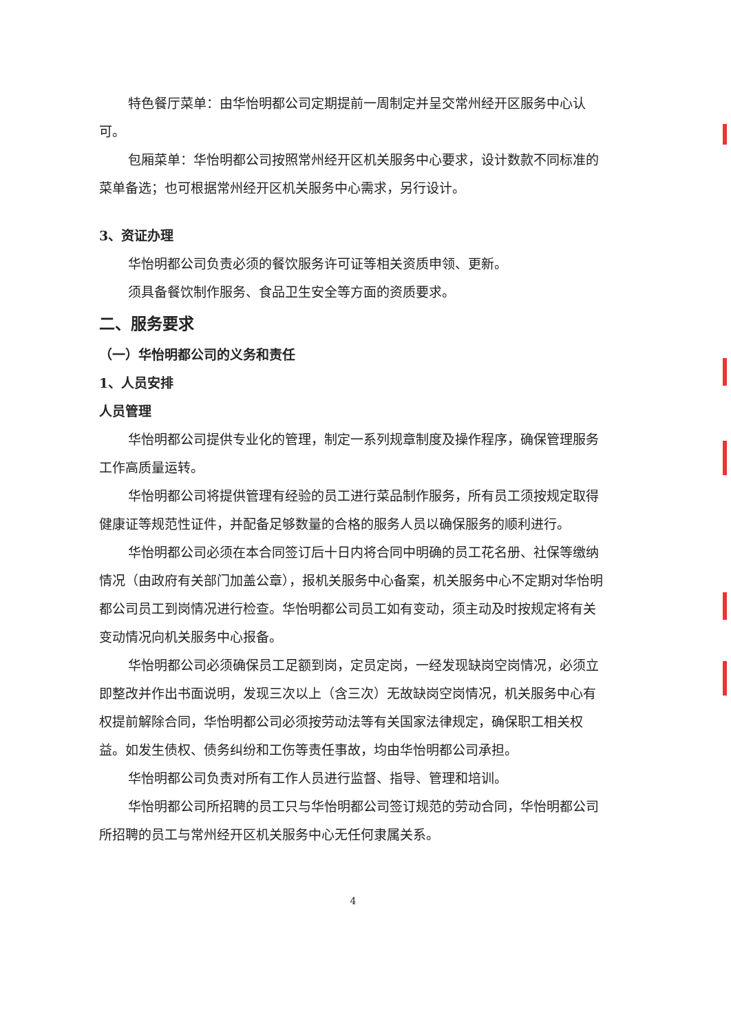特色餐厅菜单：由华怡明都公司定期提前一周制定并呈交常州经开区服务中心认可。
包厢菜单：华怡明都公司按照常州经开区机关服务中心要求，设计数款不同标准的菜单备选；也可根据常州经开区机关服务中心需求，另行设计。
3、资证办理
华怡明都公司负责必须的餐饮服务许可证等相关资质申领、更新。
须具备餐饮制作服务、食品卫生安全等方面的资质要求。
二、服务要求
（一）华怡明都公司的义务和责任
1、人员安排
人员管理
华怡明都公司提供专业化的管理，制定一系列规章制度及操作程序，确保管理服务工作高质量运转。
华怡明都公司将提供管理有经验的员工进行菜品制作服务，所有员工须按规定取得健康证等规范性证件，并配备足够数量的合格的服务人员以确保服务的顺利进行。
华怡明都公司必须在本合同签订后十日内将合同中明确的员工花名册、社保等缴纳情况（由政府有关部门加盖公章），报机关服务中心备案，机关服务中心不定期对华怡明都公司员工到岗情况进行检查。华怡明都公司员工如有变动，须主动及时按规定将有关变动情况向机关服务中心报备。
华怡明都公司必须确保员工足额到岗，定员定岗，一经发现缺岗空岗情况，必须立即整改并作出书面说明，发现三次以上（含三次）无故缺岗空岗情况，机关服务中心有权提前解除合同，华怡明都公司必须按劳动法等有关国家法律规定，确保职工相关权益。如发生债权、债务纠纷和工伤等责任事故，均由华怡明都公司承担。
华怡明都公司负责对所有工作人员进行监督、指导、管理和培训。
华怡明都公司所招聘的员工只与华怡明都公司签订规范的劳动合同，华怡明都公司所招聘的员工与常州经开区机关服务中心无任何隶属关系。
4